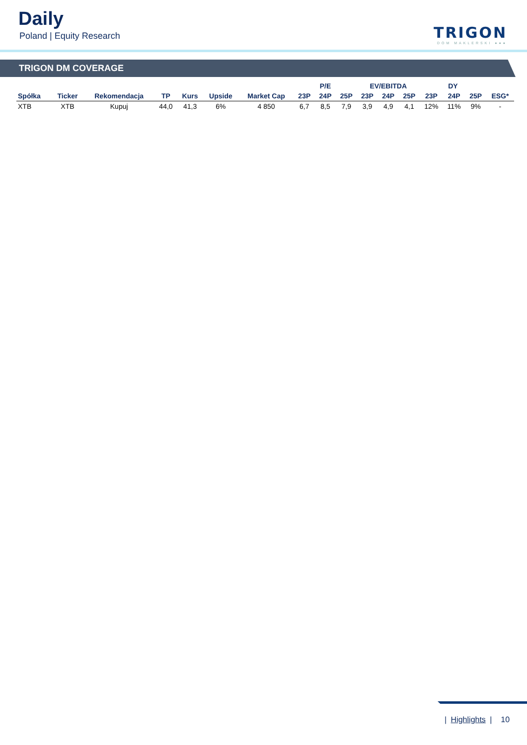Daily
Poland | Equity Research
TRIGON
DOM MAKLERSKI ●●●
TRIGON DM COVERAGE
| | | | | | | | P/E | | | EV/EBITDA | | | DY | | | |
| --- | --- | --- | --- | --- | --- | --- | --- | --- | --- | --- | --- | --- | --- | --- | --- | --- |
| Spółka | Ticker | Rekomendacja | TP | Kurs | Upside | Market Cap | 23P | 24P | 25P | 23P | 24P | 25P | 23P | 24P | 25P | ESG* |
| XTB | XTB | Kupuj | 44,0 | 41,3 | 6% | 4 850 | 6,7 | 8,5 | 7,9 | 3,9 | 4,9 | 4,1 | 12% | 11% | 9% | - |
| Highlights | 10